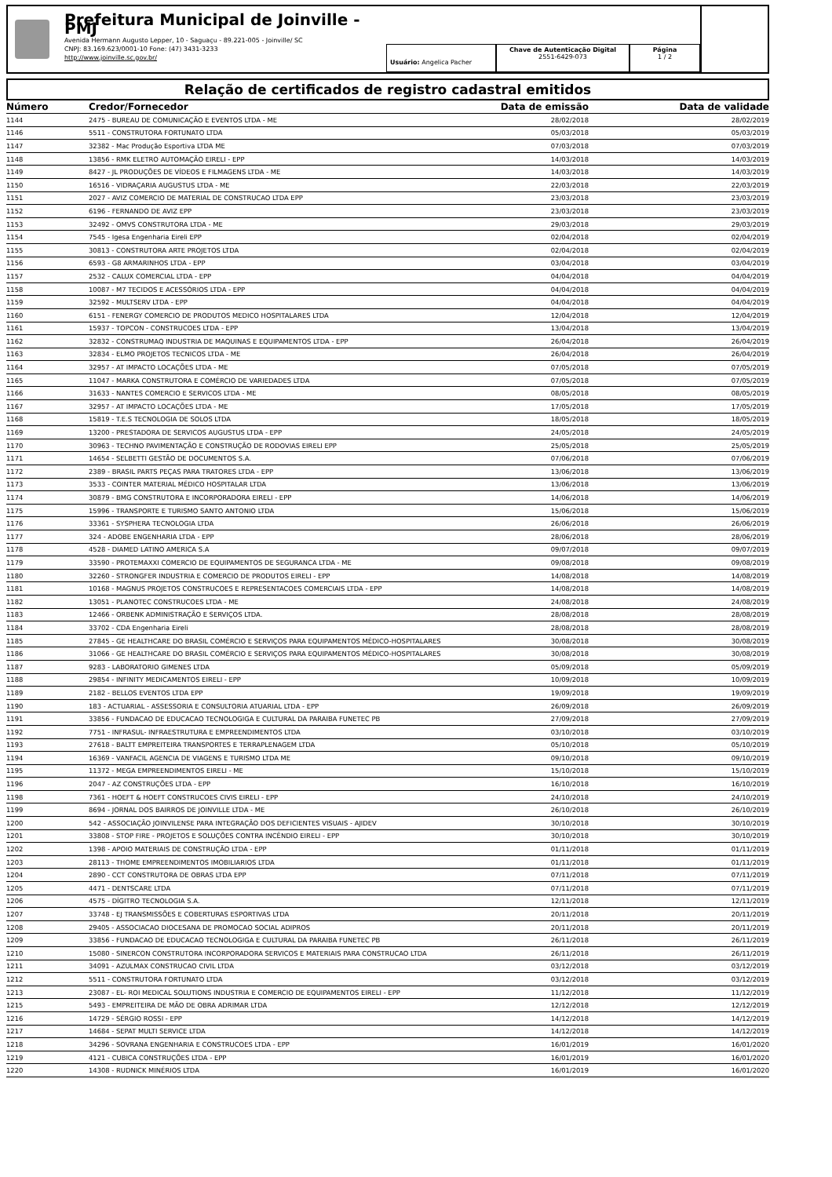Prefeitura Municipal de Joinville - PMJ
Avenida Hermann Augusto Lepper, 10 - Saguaçu - 89.221-005 - Joinville/ SC
CNPJ: 83.169.623/0001-10 Fone: (47) 3431-3233
http://www.joinville.sc.gov.br/
Usuário: Angelica Pacher
Chave de Autenticação Digital
2551-6429-073
Página
1 / 2
Relação de certificados de registro cadastral emitidos
| Número | Credor/Fornecedor | Data de emissão | Data de validade |
| --- | --- | --- | --- |
| 1144 | 2475 - BUREAU DE COMUNICAÇÃO E EVENTOS LTDA - ME | 28/02/2018 | 28/02/2019 |
| 1146 | 5511 - CONSTRUTORA FORTUNATO LTDA | 05/03/2018 | 05/03/2019 |
| 1147 | 32382 - Mac Produção Esportiva LTDA ME | 07/03/2018 | 07/03/2019 |
| 1148 | 13856 - RMK ELETRO AUTOMAÇÃO EIRELI - EPP | 14/03/2018 | 14/03/2019 |
| 1149 | 8427 - JL PRODUÇÕES DE VÍDEOS E FILMAGENS LTDA - ME | 14/03/2018 | 14/03/2019 |
| 1150 | 16516 - VIDRAÇARIA AUGUSTUS LTDA - ME | 22/03/2018 | 22/03/2019 |
| 1151 | 2027 - AVIZ COMERCIO DE MATERIAL DE CONSTRUCAO LTDA EPP | 23/03/2018 | 23/03/2019 |
| 1152 | 6196 - FERNANDO DE AVIZ EPP | 23/03/2018 | 23/03/2019 |
| 1153 | 32492 - OMVS CONSTRUTORA LTDA - ME | 29/03/2018 | 29/03/2019 |
| 1154 | 7545 - Igesa Engenharia Eireli EPP | 02/04/2018 | 02/04/2019 |
| 1155 | 30813 - CONSTRUTORA ARTE PROJETOS LTDA | 02/04/2018 | 02/04/2019 |
| 1156 | 6593 - G8 ARMARINHOS LTDA - EPP | 03/04/2018 | 03/04/2019 |
| 1157 | 2532 - CALUX COMERCIAL LTDA - EPP | 04/04/2018 | 04/04/2019 |
| 1158 | 10087 - M7 TECIDOS E ACESSÓRIOS LTDA - EPP | 04/04/2018 | 04/04/2019 |
| 1159 | 32592 - MULTSERV LTDA - EPP | 04/04/2018 | 04/04/2019 |
| 1160 | 6151 - FENERGY COMERCIO DE PRODUTOS MEDICO HOSPITALARES LTDA | 12/04/2018 | 12/04/2019 |
| 1161 | 15937 - TOPCON - CONSTRUCOES LTDA - EPP | 13/04/2018 | 13/04/2019 |
| 1162 | 32832 - CONSTRUMAQ INDUSTRIA DE MAQUINAS E EQUIPAMENTOS LTDA - EPP | 26/04/2018 | 26/04/2019 |
| 1163 | 32834 - ELMO PROJETOS TECNICOS LTDA - ME | 26/04/2018 | 26/04/2019 |
| 1164 | 32957 - AT IMPACTO LOCAÇÕES LTDA - ME | 07/05/2018 | 07/05/2019 |
| 1165 | 11047 - MARKA CONSTRUTORA E COMÉRCIO DE VARIEDADES LTDA | 07/05/2018 | 07/05/2019 |
| 1166 | 31633 - NANTES COMERCIO E SERVICOS LTDA - ME | 08/05/2018 | 08/05/2019 |
| 1167 | 32957 - AT IMPACTO LOCAÇÕES LTDA - ME | 17/05/2018 | 17/05/2019 |
| 1168 | 15819 - T.E.S TECNOLOGIA DE SOLOS LTDA | 18/05/2018 | 18/05/2019 |
| 1169 | 13200 - PRESTADORA DE SERVICOS AUGUSTUS LTDA - EPP | 24/05/2018 | 24/05/2019 |
| 1170 | 30963 - TECHNO PAVIMENTAÇÃO E CONSTRUÇÃO DE RODOVIAS EIRELI EPP | 25/05/2018 | 25/05/2019 |
| 1171 | 14654 - SELBETTI GESTÃO DE DOCUMENTOS S.A. | 07/06/2018 | 07/06/2019 |
| 1172 | 2389 - BRASIL PARTS PEÇAS PARA TRATORES LTDA - EPP | 13/06/2018 | 13/06/2019 |
| 1173 | 3533 - COINTER MATERIAL MÉDICO HOSPITALAR LTDA | 13/06/2018 | 13/06/2019 |
| 1174 | 30879 - BMG CONSTRUTORA E INCORPORADORA EIRELI - EPP | 14/06/2018 | 14/06/2019 |
| 1175 | 15996 - TRANSPORTE E TURISMO SANTO ANTONIO LTDA | 15/06/2018 | 15/06/2019 |
| 1176 | 33361 - SYSPHERA TECNOLOGIA LTDA | 26/06/2018 | 26/06/2019 |
| 1177 | 324 - ADOBE ENGENHARIA LTDA - EPP | 28/06/2018 | 28/06/2019 |
| 1178 | 4528 - DIAMED LATINO AMERICA S.A | 09/07/2018 | 09/07/2019 |
| 1179 | 33590 - PROTEMAXXI COMERCIO DE EQUIPAMENTOS DE SEGURANCA LTDA - ME | 09/08/2018 | 09/08/2019 |
| 1180 | 32260 - STRONGFER INDUSTRIA E COMERCIO DE PRODUTOS EIRELI - EPP | 14/08/2018 | 14/08/2019 |
| 1181 | 10168 - MAGNUS PROJETOS CONSTRUCOES E REPRESENTACOES COMERCIAIS LTDA - EPP | 14/08/2018 | 14/08/2019 |
| 1182 | 13051 - PLANOTEC CONSTRUCOES LTDA - ME | 24/08/2018 | 24/08/2019 |
| 1183 | 12466 - ORBENK ADMINISTRAÇÃO E SERVIÇOS LTDA. | 28/08/2018 | 28/08/2019 |
| 1184 | 33702 - CDA Engenharia Eireli | 28/08/2018 | 28/08/2019 |
| 1185 | 27845 - GE HEALTHCARE DO BRASIL COMÉRCIO E SERVIÇOS PARA EQUIPAMENTOS MÉDICO-HOSPITALARES | 30/08/2018 | 30/08/2019 |
| 1186 | 31066 - GE HEALTHCARE DO BRASIL COMÉRCIO E SERVIÇOS PARA EQUIPAMENTOS MÉDICO-HOSPITALARES | 30/08/2018 | 30/08/2019 |
| 1187 | 9283 - LABORATORIO GIMENES LTDA | 05/09/2018 | 05/09/2019 |
| 1188 | 29854 - INFINITY MEDICAMENTOS EIRELI - EPP | 10/09/2018 | 10/09/2019 |
| 1189 | 2182 - BELLOS EVENTOS LTDA EPP | 19/09/2018 | 19/09/2019 |
| 1190 | 183 - ACTUARIAL - ASSESSORIA E CONSULTORIA ATUARIAL LTDA - EPP | 26/09/2018 | 26/09/2019 |
| 1191 | 33856 - FUNDACAO DE EDUCACAO TECNOLOGIGA E CULTURAL DA PARAIBA FUNETEC PB | 27/09/2018 | 27/09/2019 |
| 1192 | 7751 - INFRASUL- INFRAESTRUTURA E EMPREENDIMENTOS LTDA | 03/10/2018 | 03/10/2019 |
| 1193 | 27618 - BALTT EMPREITEIRA TRANSPORTES E TERRAPLENAGEM LTDA | 05/10/2018 | 05/10/2019 |
| 1194 | 16369 - VANFACIL AGENCIA DE VIAGENS E TURISMO LTDA ME | 09/10/2018 | 09/10/2019 |
| 1195 | 11372 - MEGA EMPREENDIMENTOS EIRELI - ME | 15/10/2018 | 15/10/2019 |
| 1196 | 2047 - AZ CONSTRUÇÕES LTDA - EPP | 16/10/2018 | 16/10/2019 |
| 1198 | 7361 - HOEFT & HOEFT CONSTRUCOES CIVIS EIRELI - EPP | 24/10/2018 | 24/10/2019 |
| 1199 | 8694 - JORNAL DOS BAIRROS DE JOINVILLE LTDA - ME | 26/10/2018 | 26/10/2019 |
| 1200 | 542 - ASSOCIAÇÃO JOINVILENSE PARA INTEGRAÇÃO DOS DEFICIENTES VISUAIS - AJIDEV | 30/10/2018 | 30/10/2019 |
| 1201 | 33808 - STOP FIRE - PROJETOS E SOLUÇÕES CONTRA INCÊNDIO EIRELI - EPP | 30/10/2018 | 30/10/2019 |
| 1202 | 1398 - APOIO MATERIAIS DE CONSTRUÇÃO LTDA - EPP | 01/11/2018 | 01/11/2019 |
| 1203 | 28113 - THOME EMPREENDIMENTOS IMOBILIARIOS LTDA | 01/11/2018 | 01/11/2019 |
| 1204 | 2890 - CCT CONSTRUTORA DE OBRAS LTDA EPP | 07/11/2018 | 07/11/2019 |
| 1205 | 4471 - DENTSCARE LTDA | 07/11/2018 | 07/11/2019 |
| 1206 | 4575 - DÍGITRO TECNOLOGIA S.A. | 12/11/2018 | 12/11/2019 |
| 1207 | 33748 - EJ TRANSMISSÕES E COBERTURAS ESPORTIVAS LTDA | 20/11/2018 | 20/11/2019 |
| 1208 | 29405 - ASSOCIACAO DIOCESANA DE PROMOCAO SOCIAL ADIPROS | 20/11/2018 | 20/11/2019 |
| 1209 | 33856 - FUNDACAO DE EDUCACAO TECNOLOGIGA E CULTURAL DA PARAIBA FUNETEC PB | 26/11/2018 | 26/11/2019 |
| 1210 | 15080 - SINERCON CONSTRUTORA INCORPORADORA SERVICOS E MATERIAIS PARA CONSTRUCAO LTDA | 26/11/2018 | 26/11/2019 |
| 1211 | 34091 - AZULMAX CONSTRUCAO CIVIL LTDA | 03/12/2018 | 03/12/2019 |
| 1212 | 5511 - CONSTRUTORA FORTUNATO LTDA | 03/12/2018 | 03/12/2019 |
| 1213 | 23087 - EL- ROI MEDICAL SOLUTIONS INDUSTRIA E COMERCIO DE EQUIPAMENTOS EIRELI - EPP | 11/12/2018 | 11/12/2019 |
| 1215 | 5493 - EMPREITEIRA DE MÃO DE OBRA ADRIMAR LTDA | 12/12/2018 | 12/12/2019 |
| 1216 | 14729 - SÉRGIO ROSSI - EPP | 14/12/2018 | 14/12/2019 |
| 1217 | 14684 - SEPAT MULTI SERVICE LTDA | 14/12/2018 | 14/12/2019 |
| 1218 | 34296 - SOVRANA ENGENHARIA E CONSTRUCOES LTDA - EPP | 16/01/2019 | 16/01/2020 |
| 1219 | 4121 - CUBICA CONSTRUÇÕES LTDA - EPP | 16/01/2019 | 16/01/2020 |
| 1220 | 14308 - RUDNICK MINÉRIOS LTDA | 16/01/2019 | 16/01/2020 |